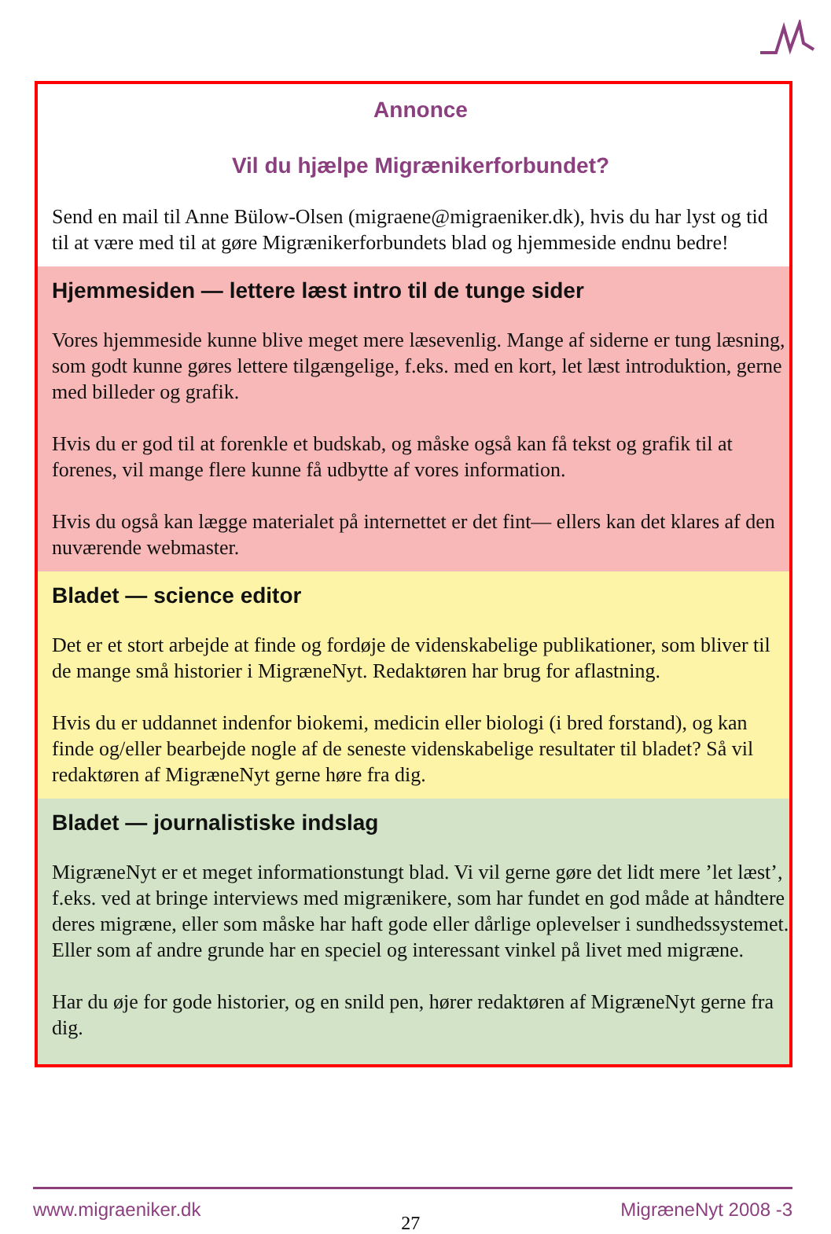Annonce
Vil du hjælpe Migrænikerforbundet?
Send en mail til Anne Bülow-Olsen (migraene@migraeniker.dk), hvis du har lyst og tid til at være med til at gøre Migrænikerforbundets blad og hjemmeside endnu bedre!
Hjemmesiden — lettere læst intro til de tunge sider
Vores hjemmeside kunne blive meget mere læsevenlig. Mange af siderne er tung læsning, som godt kunne gøres lettere tilgængelige, f.eks. med en kort, let læst introduktion, gerne med billeder og grafik.
Hvis du er god til at forenkle et budskab, og måske også kan få tekst og grafik til at forenes, vil mange flere kunne få udbytte af vores information.
Hvis du også kan lægge materialet på internettet er det fint— ellers kan det klares af den nuværende webmaster.
Bladet — science editor
Det er et stort arbejde at finde og fordøje de videnskabelige publikationer, som bliver til de mange små historier i MigræneNyt. Redaktøren har brug for aflastning.
Hvis du er uddannet indenfor biokemi, medicin eller biologi (i bred forstand), og kan finde og/eller bearbejde nogle af de seneste videnskabelige resultater til bladet? Så vil redaktøren af MigræneNyt gerne høre fra dig.
Bladet — journalistiske indslag
MigræneNyt er et meget informationstungt blad. Vi vil gerne gøre det lidt mere ’let læst’, f.eks. ved at bringe interviews med migrænikere, som har fundet en god måde at håndtere deres migræne, eller som måske har haft gode eller dårlige oplevelser i sundhedssystemet. Eller som af andre grunde har en speciel og interessant vinkel på livet med migræne.
Har du øje for gode historier, og en snild pen, hører redaktøren af MigræneNyt gerne fra dig.
www.migraeniker.dk 27 MigræneNyt 2008 -3